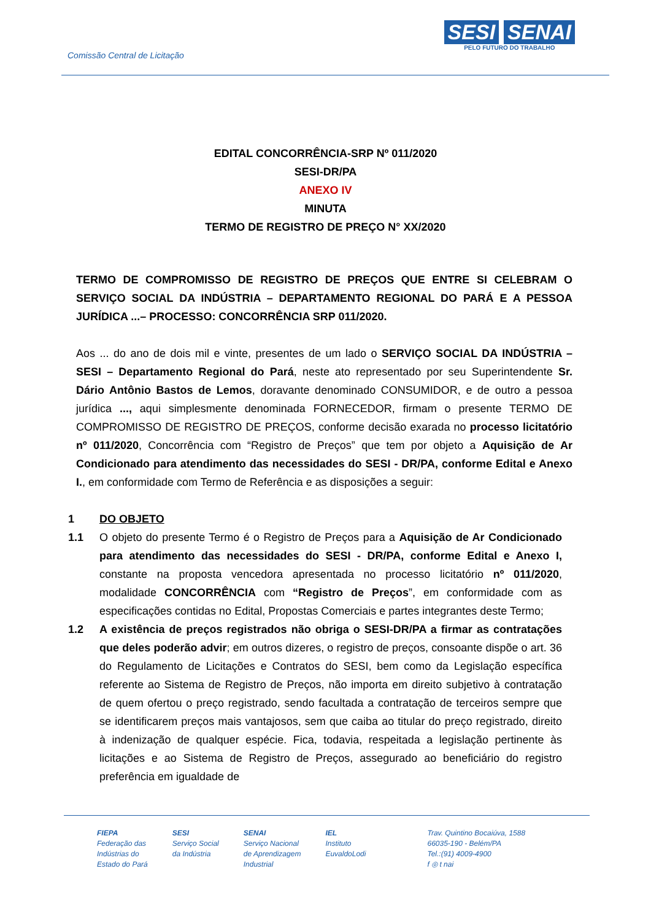Comissão Central de Licitação
SESI SENAI
PELO FUTURO DO TRABALHO
EDITAL CONCORRÊNCIA-SRP Nº 011/2020
SESI-DR/PA
ANEXO IV
MINUTA
TERMO DE REGISTRO DE PREÇO N° XX/2020
TERMO DE COMPROMISSO DE REGISTRO DE PREÇOS QUE ENTRE SI CELEBRAM O SERVIÇO SOCIAL DA INDÚSTRIA – DEPARTAMENTO REGIONAL DO PARÁ E A PESSOA JURÍDICA ...– PROCESSO: CONCORRÊNCIA SRP 011/2020.
Aos ... do ano de dois mil e vinte, presentes de um lado o SERVIÇO SOCIAL DA INDÚSTRIA – SESI – Departamento Regional do Pará, neste ato representado por seu Superintendente Sr. Dário Antônio Bastos de Lemos, doravante denominado CONSUMIDOR, e de outro a pessoa jurídica ..., aqui simplesmente denominada FORNECEDOR, firmam o presente TERMO DE COMPROMISSO DE REGISTRO DE PREÇOS, conforme decisão exarada no processo licitatório nº 011/2020, Concorrência com “Registro de Preços” que tem por objeto a Aquisição de Ar Condicionado para atendimento das necessidades do SESI - DR/PA, conforme Edital e Anexo I., em conformidade com Termo de Referência e as disposições a seguir:
1 DO OBJETO
1.1 O objeto do presente Termo é o Registro de Preços para a Aquisição de Ar Condicionado para atendimento das necessidades do SESI - DR/PA, conforme Edital e Anexo I, constante na proposta vencedora apresentada no processo licitatório nº 011/2020, modalidade CONCORRÊNCIA com “Registro de Preços”, em conformidade com as especificações contidas no Edital, Propostas Comerciais e partes integrantes deste Termo;
1.2 A existência de preços registrados não obriga o SESI-DR/PA a firmar as contratações que deles poderão advir; em outros dizeres, o registro de preços, consoante dispõe o art. 36 do Regulamento de Licitações e Contratos do SESI, bem como da Legislação específica referente ao Sistema de Registro de Preços, não importa em direito subjetivo à contratação de quem ofertou o preço registrado, sendo facultada a contratação de terceiros sempre que se identificarem preços mais vantajosos, sem que caiba ao titular do preço registrado, direito à indenização de qualquer espécie. Fica, todavia, respeitada a legislação pertinente às licitações e ao Sistema de Registro de Preços, assegurado ao beneficiário do registro preferência em igualdade de
FIEPA
Federação das
Indústrias do
Estado do Pará
SESI
Serviço Social
da Indústria
SENAI
Serviço Nacional
de Aprendizagem
Industrial
IEL
Instituto
EuvaldoLodi
Trav. Quintino Bocaiúva, 1588
66035-190 - Belém/PA
Tel.:(91) 4009-4900
f ◎ t nai